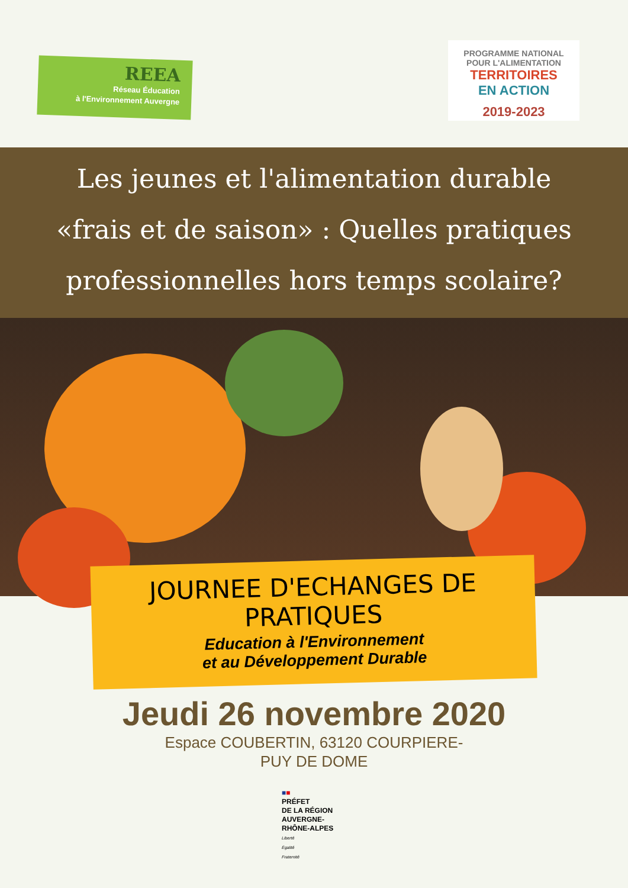REEA
Réseau Éducation
à l'Environnement Auvergne
PROGRAMME NATIONAL
POUR L'ALIMENTATION
TERRITOIRES
EN ACTION
2019-2023
Les jeunes et l'alimentation durable
«frais et de saison» : Quelles pratiques
professionnelles hors temps scolaire?
JOURNEE D'ECHANGES DE PRATIQUES
Education à l'Environnement
et au Développement Durable
Jeudi 26 novembre 2020
Espace COUBERTIN, 63120 COURPIERE-
PUY DE DOME
■■
PRÉFET
DE LA RÉGION
AUVERGNE-
RHÔNE-ALPES
Liberté
Égalité
Fraternité